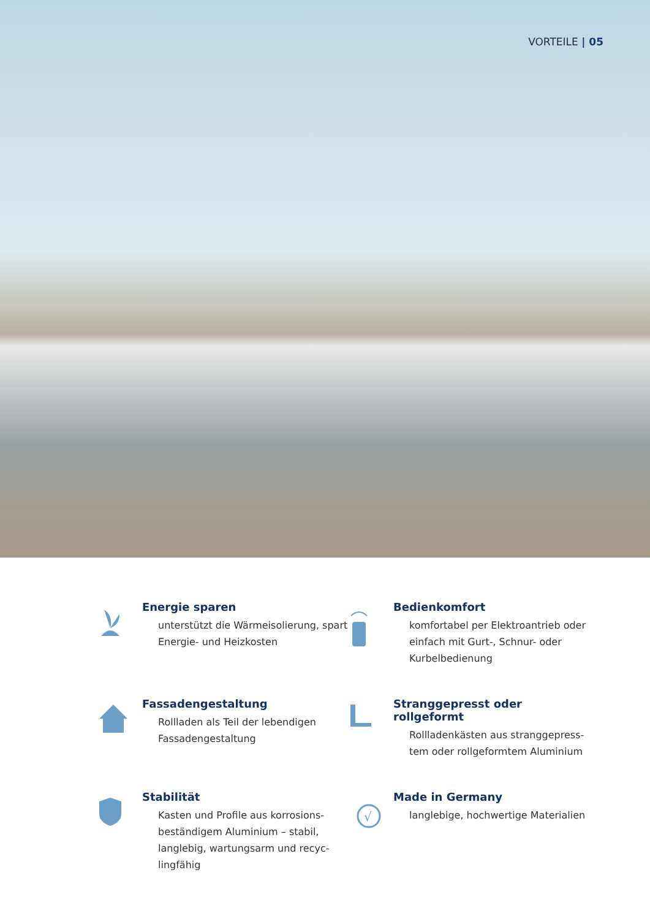VORTEILE | 05
Energie sparen
unterstützt die Wärmeisolierung, spart Energie- und Heizkosten
Bedienkomfort
komfortabel per Elektroantrieb oder einfach mit Gurt-, Schnur- oder Kurbelbedienung
Fassadengestaltung
Rollladen als Teil der lebendigen Fassadengestaltung
Stranggepresst oder rollgeformt
Rollladenkästen aus stranggepress-tem oder rollgeformtem Aluminium
Stabilität
Kasten und Profile aus korrosions-beständigem Aluminium – stabil, langlebig, wartungsarm und recyc-lingfähig
√
Made in Germany
langlebige, hochwertige Materialien